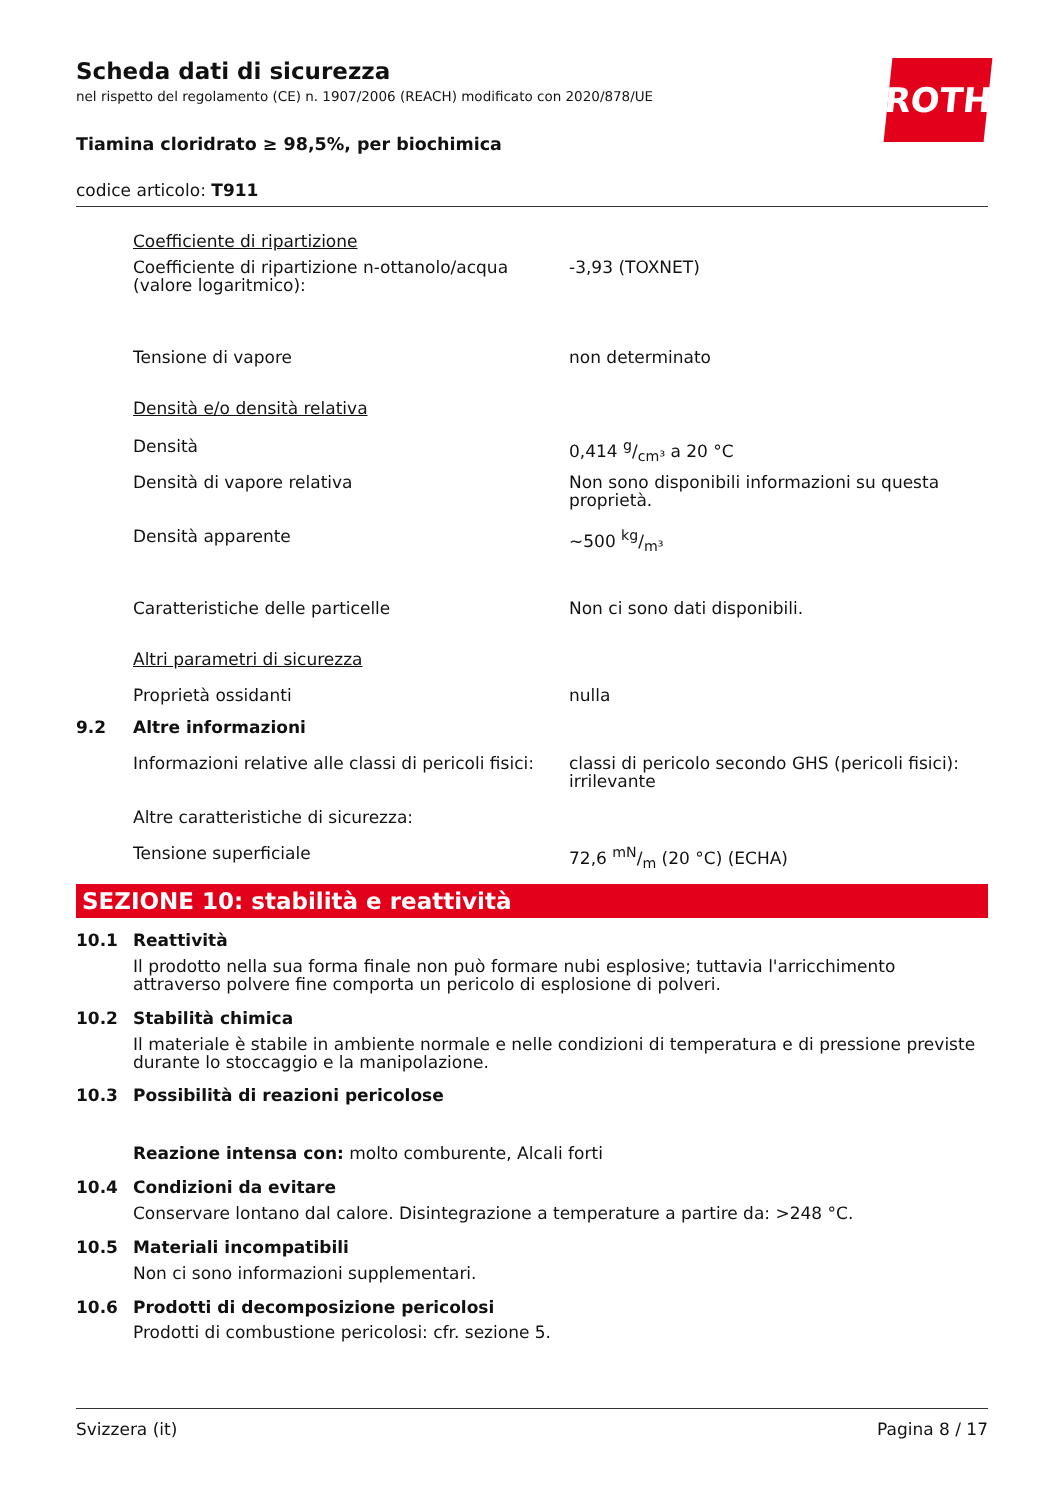ROTH
Scheda dati di sicurezza
nel rispetto del regolamento (CE) n. 1907/2006 (REACH) modificato con 2020/878/UE
Tiamina cloridrato ≥ 98,5%, per biochimica
codice articolo: T911
| | Coefficiente di ripartizione | |
| | Coefficiente di ripartizione n-ottanolo/acqua (valore logaritmico): | -3,93 (TOXNET) |
| | Tensione di vapore | non determinato |
| | Densità e/o densità relativa | |
| | Densità | 0,414 g/cm³ a 20 °C |
| | Densità di vapore relativa | Non sono disponibili informazioni su questa proprietà. |
| | Densità apparente | ~500 kg/m³ |
| | Caratteristiche delle particelle | Non ci sono dati disponibili. |
| | Altri parametri di sicurezza | |
| | Proprietà ossidanti | nulla |
| 9.2 | Altre informazioni | |
| | Informazioni relative alle classi di pericoli fisici: | classi di pericolo secondo GHS (pericoli fisici): irrilevante |
| | Altre caratteristiche di sicurezza: | |
| | Tensione superficiale | 72,6 mN/m (20 °C) (ECHA) |
SEZIONE 10: stabilità e reattività
| 10.1 | Reattività |
| | Il prodotto nella sua forma finale non può formare nubi esplosive; tuttavia l'arricchimento attraverso polvere fine comporta un pericolo di esplosione di polveri. |
| 10.2 | Stabilità chimica |
| | Il materiale è stabile in ambiente normale e nelle condizioni di temperatura e di pressione previste durante lo stoccaggio e la manipolazione. |
| 10.3 | Possibilità di reazioni pericolose |
| | Reazione intensa con: molto comburente, Alcali forti |
| 10.4 | Condizioni da evitare |
| | Conservare lontano dal calore. Disintegrazione a temperature a partire da: >248 °C. |
| 10.5 | Materiali incompatibili |
| | Non ci sono informazioni supplementari. |
| 10.6 | Prodotti di decomposizione pericolosi |
| | Prodotti di combustione pericolosi: cfr. sezione 5. |
Svizzera (it) Pagina 8 / 17